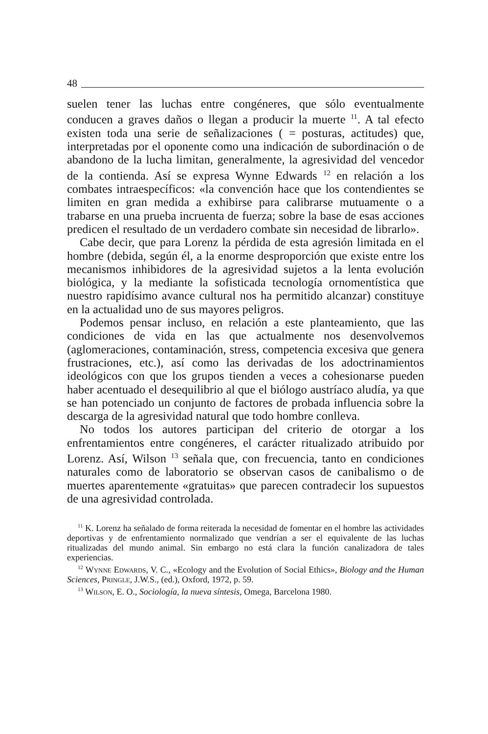48
suelen tener las luchas entre congéneres, que sólo eventualmente conducen a graves daños o llegan a producir la muerte <sup>11</sup>. A tal efecto existen toda una serie de señalizaciones ( = posturas, actitudes) que, interpretadas por el oponente como una indicación de subordinación o de abandono de la lucha limitan, generalmente, la agresividad del vencedor de la contienda. Así se expresa Wynne Edwards <sup>12</sup> en relación a los combates intraespecíficos: «la convención hace que los contendientes se limiten en gran medida a exhibirse para calibrarse mutuamente o a trabarse en una prueba incruenta de fuerza; sobre la base de esas acciones predicen el resultado de un verdadero combate sin necesidad de librarlo».
Cabe decir, que para Lorenz la pérdida de esta agresión limitada en el hombre (debida, según él, a la enorme desproporción que existe entre los mecanismos inhibidores de la agresividad sujetos a la lenta evolución biológica, y la mediante la sofisticada tecnología ornomentística que nuestro rapidísimo avance cultural nos ha permitido alcanzar) constituye en la actualidad uno de sus mayores peligros.
Podemos pensar incluso, en relación a este planteamiento, que las condiciones de vida en las que actualmente nos desenvolvemos (aglomeraciones, contaminación, stress, competencia excesiva que genera frustraciones, etc.), así como las derivadas de los adoctrinamientos ideológicos con que los grupos tienden a veces a cohesionarse pueden haber acentuado el desequilibrio al que el biólogo austríaco aludía, ya que se han potenciado un conjunto de factores de probada influencia sobre la descarga de la agresividad natural que todo hombre conlleva.
No todos los autores participan del criterio de otorgar a los enfrentamientos entre congéneres, el carácter ritualizado atribuido por Lorenz. Así, Wilson <sup>13</sup> señala que, con frecuencia, tanto en condiciones naturales como de laboratorio se observan casos de canibalismo o de muertes aparentemente «gratuitas» que parecen contradecir los supuestos de una agresividad controlada.
<sup>11</sup> K. Lorenz ha señalado de forma reiterada la necesidad de fomentar en el hombre las actividades deportivas y de enfrentamiento normalizado que vendrían a ser el equivalente de las luchas ritualizadas del mundo animal. Sin embargo no está clara la función canalizadora de tales experiencias.
<sup>12</sup> Wynne Edwards, V. C., «Ecology and the Evolution of Social Ethics», Biology and the Human Sciences, Pringle, J.W.S., (ed.), Oxford, 1972, p. 59.
<sup>13</sup> Wilson, E. O., Sociología, la nueva síntesis, Omega, Barcelona 1980.